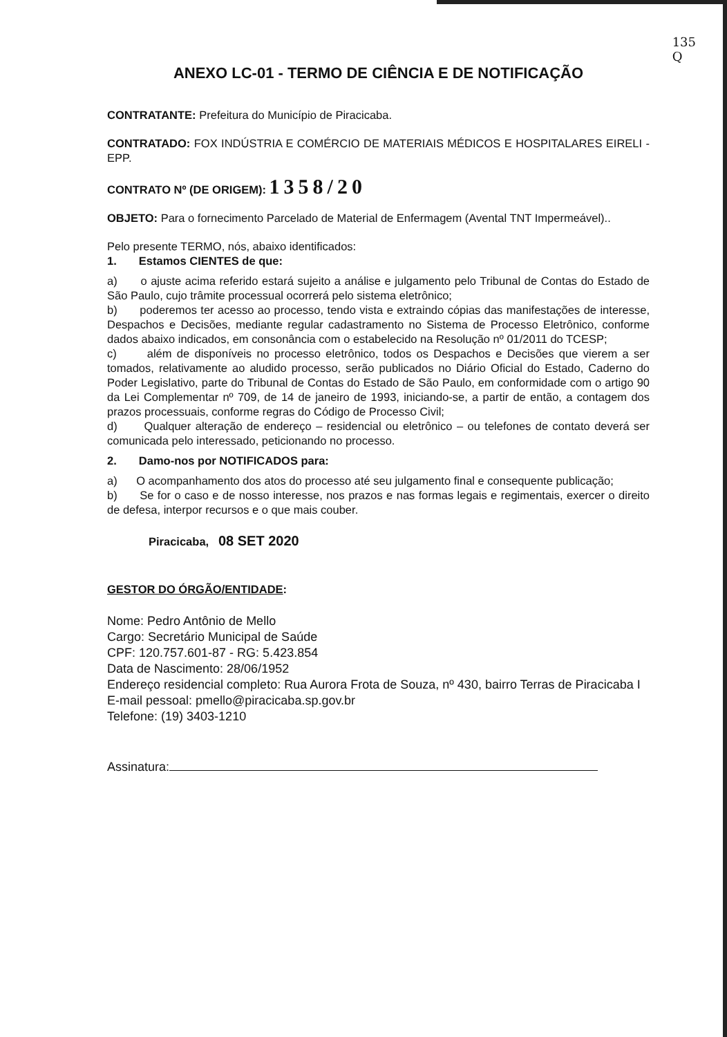135
Q
ANEXO LC-01 - TERMO DE CIÊNCIA E DE NOTIFICAÇÃO
CONTRATANTE: Prefeitura do Município de Piracicaba.
CONTRATADO: FOX INDÚSTRIA E COMÉRCIO DE MATERIAIS MÉDICOS E HOSPITALARES EIRELI - EPP.
CONTRATO Nº (DE ORIGEM): 1358/20
OBJETO: Para o fornecimento Parcelado de Material de Enfermagem (Avental TNT Impermeável)..
Pelo presente TERMO, nós, abaixo identificados:
1. Estamos CIENTES de que:
a) o ajuste acima referido estará sujeito a análise e julgamento pelo Tribunal de Contas do Estado de São Paulo, cujo trâmite processual ocorrerá pelo sistema eletrônico;
b) poderemos ter acesso ao processo, tendo vista e extraindo cópias das manifestações de interesse, Despachos e Decisões, mediante regular cadastramento no Sistema de Processo Eletrônico, conforme dados abaixo indicados, em consonância com o estabelecido na Resolução nº 01/2011 do TCESP;
c) além de disponíveis no processo eletrônico, todos os Despachos e Decisões que vierem a ser tomados, relativamente ao aludido processo, serão publicados no Diário Oficial do Estado, Caderno do Poder Legislativo, parte do Tribunal de Contas do Estado de São Paulo, em conformidade com o artigo 90 da Lei Complementar nº 709, de 14 de janeiro de 1993, iniciando-se, a partir de então, a contagem dos prazos processuais, conforme regras do Código de Processo Civil;
d) Qualquer alteração de endereço – residencial ou eletrônico – ou telefones de contato deverá ser comunicada pelo interessado, peticionando no processo.
2. Damo-nos por NOTIFICADOS para:
a) O acompanhamento dos atos do processo até seu julgamento final e consequente publicação;
b) Se for o caso e de nosso interesse, nos prazos e nas formas legais e regimentais, exercer o direito de defesa, interpor recursos e o que mais couber.
Piracicaba, 08 SET 2020
GESTOR DO ÓRGÃO/ENTIDADE:
Nome: Pedro Antônio de Mello
Cargo: Secretário Municipal de Saúde
CPF: 120.757.601-87 - RG: 5.423.854
Data de Nascimento: 28/06/1952
Endereço residencial completo: Rua Aurora Frota de Souza, nº 430, bairro Terras de Piracicaba I
E-mail pessoal: pmello@piracicaba.sp.gov.br
Telefone: (19) 3403-1210
Assinatura: